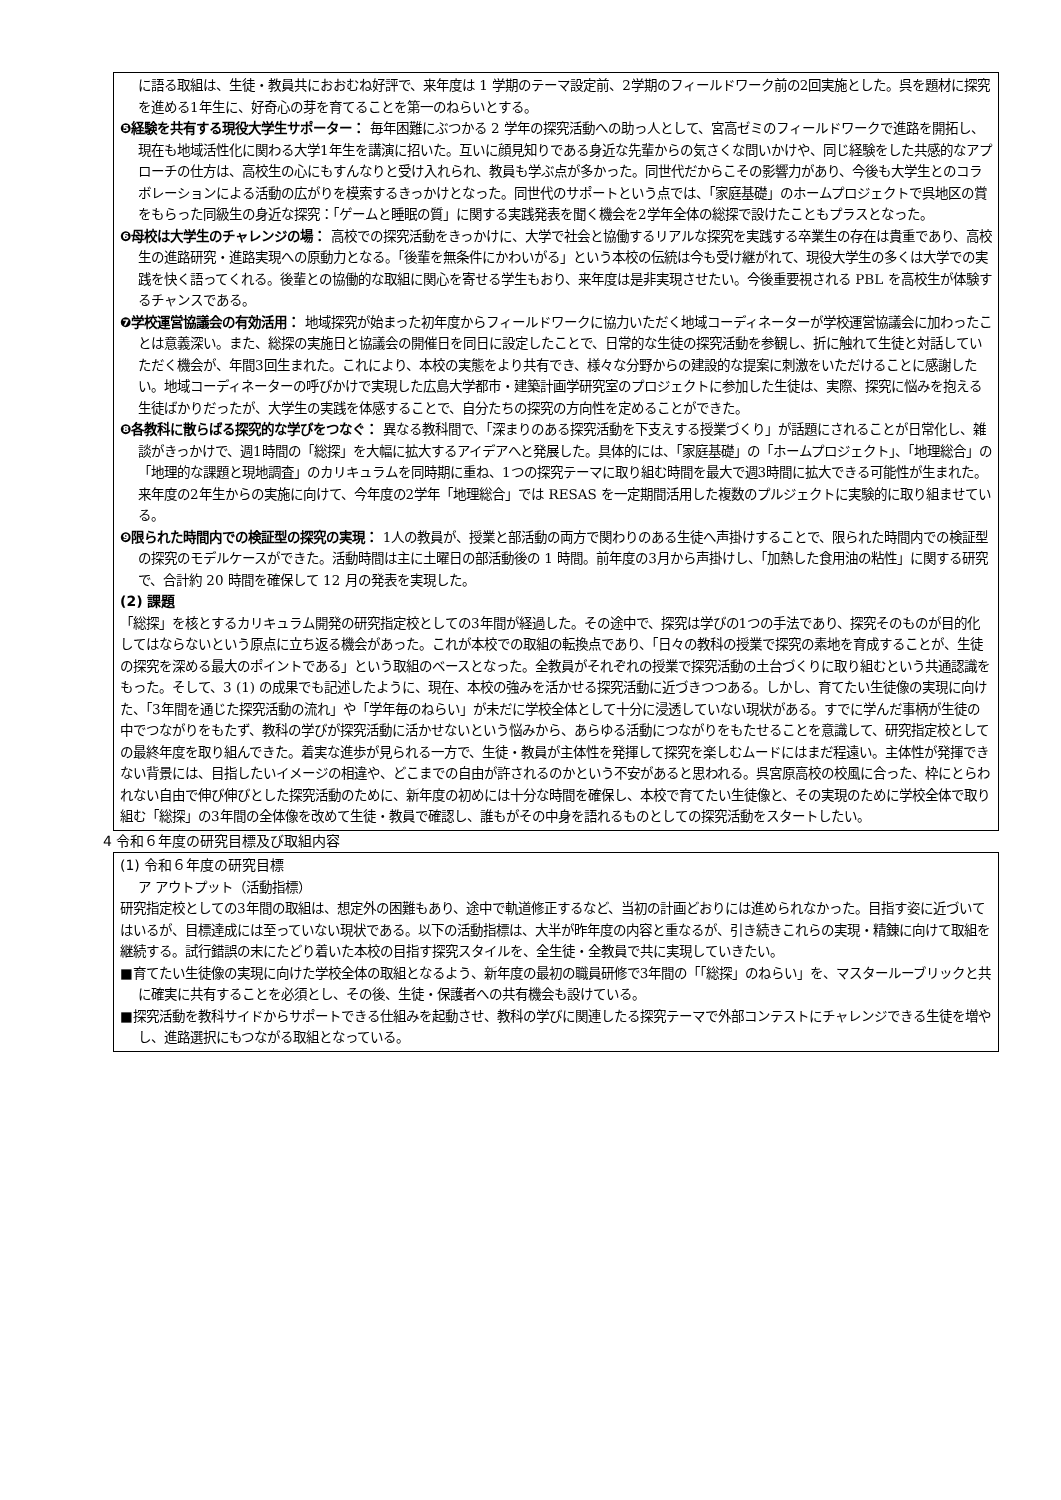に語る取組は、生徒・教員共におおむね好評で、来年度は 1 学期のテーマ設定前、2学期のフィールドワーク前の2回実施とした。呉を題材に探究を進める1年生に、好奇心の芽を育てることを第一のねらいとする。
❺経験を共有する現役大学生サポーター： 毎年困難にぶつかる 2 学年の探究活動への助っ人として、宮高ゼミのフィールドワークで進路を開拓し、現在も地域活性化に関わる大学1年生を講演に招いた。互いに顔見知りである身近な先輩からの気さくな問いかけや、同じ経験をした共感的なアプローチの仕方は、高校生の心にもすんなりと受け入れられ、教員も学ぶ点が多かった。同世代だからこその影響力があり、今後も大学生とのコラボレーションによる活動の広がりを模索するきっかけとなった。同世代のサポートという点では、「家庭基礎」のホームプロジェクトで呉地区の賞をもらった同級生の身近な探究：「ゲームと睡眠の質」に関する実践発表を聞く機会を2学年全体の総探で設けたこともプラスとなった。
❻母校は大学生のチャレンジの場： 高校での探究活動をきっかけに、大学で社会と協働するリアルな探究を実践する卒業生の存在は貴重であり、高校生の進路研究・進路実現への原動力となる。「後輩を無条件にかわいがる」という本校の伝統は今も受け継がれて、現役大学生の多くは大学での実践を快く語ってくれる。後輩との協働的な取組に関心を寄せる学生もおり、来年度は是非実現させたい。今後重要視される PBL を高校生が体験するチャンスである。
❼学校運営協議会の有効活用： 地域探究が始まった初年度からフィールドワークに協力いただく地域コーディネーターが学校運営協議会に加わったことは意義深い。また、総探の実施日と協議会の開催日を同日に設定したことで、日常的な生徒の探究活動を参観し、折に触れて生徒と対話していただく機会が、年間3回生まれた。これにより、本校の実態をより共有でき、様々な分野からの建設的な提案に刺激をいただけることに感謝したい。地域コーディネーターの呼びかけで実現した広島大学都市・建築計画学研究室のプロジェクトに参加した生徒は、実際、探究に悩みを抱える生徒ばかりだったが、大学生の実践を体感することで、自分たちの探究の方向性を定めることができた。
❽各教科に散らばる探究的な学びをつなぐ： 異なる教科間で、「深まりのある探究活動を下支えする授業づくり」が話題にされることが日常化し、雑談がきっかけで、週1時間の「総探」を大幅に拡大するアイデアへと発展した。具体的には、「家庭基礎」の「ホームプロジェクト」、「地理総合」の「地理的な課題と現地調査」のカリキュラムを同時期に重ね、1つの探究テーマに取り組む時間を最大で週3時間に拡大できる可能性が生まれた。来年度の2年生からの実施に向けて、今年度の2学年「地理総合」では RESAS を一定期間活用した複数のプルジェクトに実験的に取り組ませている。
❾限られた時間内での検証型の探究の実現： 1人の教員が、授業と部活動の両方で関わりのある生徒へ声掛けすることで、限られた時間内での検証型の探究のモデルケースができた。活動時間は主に土曜日の部活動後の 1 時間。前年度の3月から声掛けし、「加熱した食用油の粘性」に関する研究で、合計約 20 時間を確保して 12 月の発表を実現した。
(2) 課題
「総探」を核とするカリキュラム開発の研究指定校としての3年間が経過した。その途中で、探究は学びの1つの手法であり、探究そのものが目的化してはならないという原点に立ち返る機会があった。これが本校での取組の転換点であり、「日々の教科の授業で探究の素地を育成することが、生徒の探究を深める最大のポイントである」という取組のベースとなった。全教員がそれぞれの授業で探究活動の土台づくりに取り組むという共通認識をもった。そして、3 (1) の成果でも記述したように、現在、本校の強みを活かせる探究活動に近づきつつある。しかし、育てたい生徒像の実現に向けた、「3年間を通じた探究活動の流れ」や「学年毎のねらい」が未だに学校全体として十分に浸透していない現状がある。すでに学んだ事柄が生徒の中でつながりをもたず、教科の学びが探究活動に活かせないという悩みから、あらゆる活動につながりをもたせることを意識して、研究指定校としての最終年度を取り組んできた。着実な進歩が見られる一方で、生徒・教員が主体性を発揮して探究を楽しむムードにはまだ程遠い。主体性が発揮できない背景には、目指したいイメージの相違や、どこまでの自由が許されるのかという不安があると思われる。呉宮原高校の校風に合った、枠にとらわれない自由で伸び伸びとした探究活動のために、新年度の初めには十分な時間を確保し、本校で育てたい生徒像と、その実現のために学校全体で取り組む「総探」の3年間の全体像を改めて生徒・教員で確認し、誰もがその中身を語れるものとしての探究活動をスタートしたい。
4 令和６年度の研究目標及び取組内容
(1) 令和６年度の研究目標
ア アウトプット（活動指標）
研究指定校としての3年間の取組は、想定外の困難もあり、途中で軌道修正するなど、当初の計画どおりには進められなかった。目指す姿に近づいてはいるが、目標達成には至っていない現状である。以下の活動指標は、大半が昨年度の内容と重なるが、引き続きこれらの実現・精錬に向けて取組を継続する。試行錯誤の末にたどり着いた本校の目指す探究スタイルを、全生徒・全教員で共に実現していきたい。
■育てたい生徒像の実現に向けた学校全体の取組となるよう、新年度の最初の職員研修で3年間の「「総探」のねらい」を、マスタールーブリックと共に確実に共有することを必須とし、その後、生徒・保護者への共有機会も設けている。
■探究活動を教科サイドからサポートできる仕組みを起動させ、教科の学びに関連したる探究テーマで外部コンテストにチャレンジできる生徒を増やし、進路選択にもつながる取組となっている。